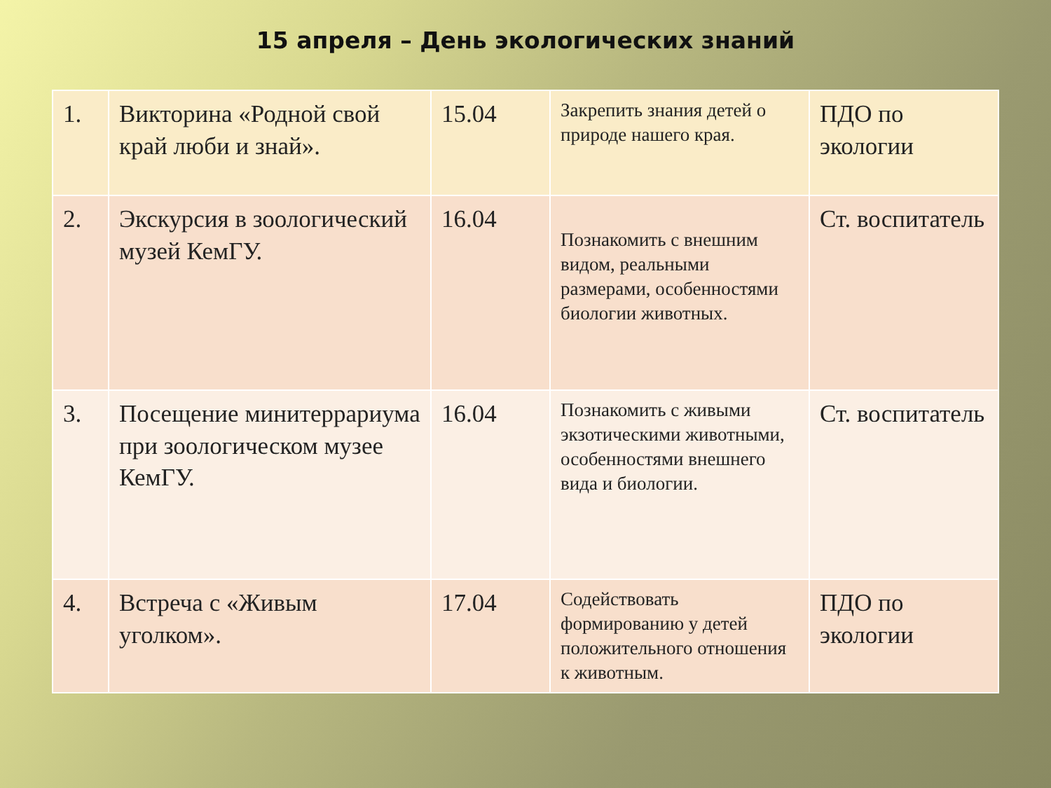15 апреля – День экологических знаний
| 1. | Викторина «Родной свой край люби и знай». | 15.04 | Закрепить знания детей о природе нашего края. | ПДО по экологии |
| 2. | Экскурсия в зоологический музей КемГУ. | 16.04 | Познакомить с внешним видом, реальными размерами, особенностями биологии животных. | Ст. воспитатель |
| 3. | Посещение минитеррариума при зоологическом музее КемГУ. | 16.04 | Познакомить с живыми экзотическими животными, особенностями внешнего вида и биологии. | Ст. воспитатель |
| 4. | Встреча с «Живым уголком». | 17.04 | Содействовать формированию у детей положительного отношения к животным. | ПДО по экологии |